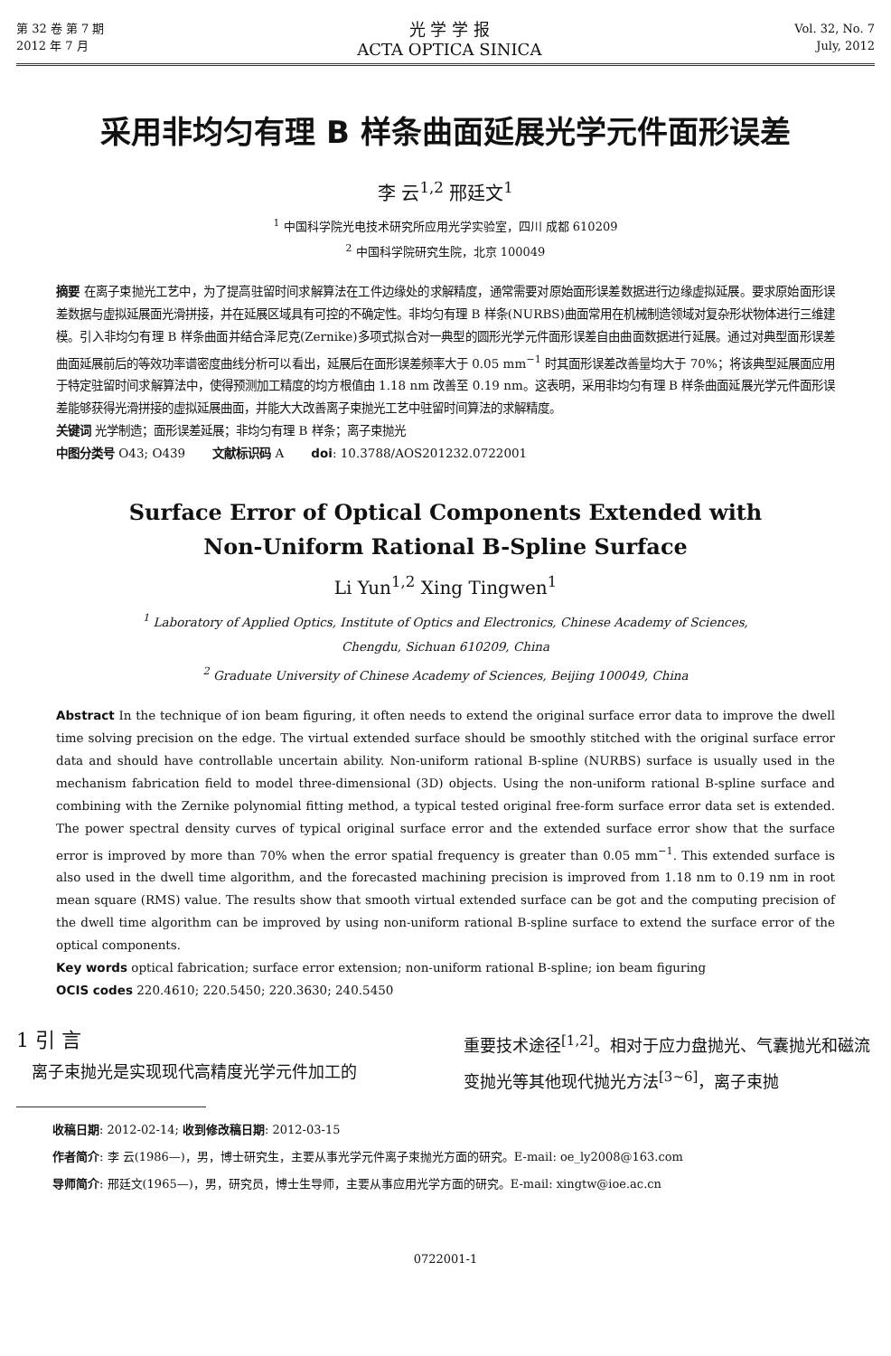第 32 卷 第 7 期
2012 年 7 月
光 学 学 报
ACTA OPTICA SINICA
Vol. 32, No. 7
July, 2012
采用非均匀有理 B 样条曲面延展光学元件面形误差
李 云<sup>1,2</sup> 邢廷文<sup>1</sup>
<sup>1</sup> 中国科学院光电技术研究所应用光学实验室，四川 成都 610209
<sup>2</sup> 中国科学院研究生院，北京 100049
摘要 在离子束抛光工艺中，为了提高驻留时间求解算法在工件边缘处的求解精度，通常需要对原始面形误差数据进行边缘虚拟延展。要求原始面形误差数据与虚拟延展面光滑拼接，并在延展区域具有可控的不确定性。非均匀有理 B 样条(NURBS)曲面常用在机械制造领域对复杂形状物体进行三维建模。引入非均匀有理 B 样条曲面并结合泽尼克(Zernike)多项式拟合对一典型的圆形光学元件面形误差自由曲面数据进行延展。通过对典型面形误差曲面延展前后的等效功率谱密度曲线分析可以看出，延展后在面形误差频率大于 0.05 mm<sup>−1</sup> 时其面形误差改善量均大于 70%；将该典型延展面应用于特定驻留时间求解算法中，使得预测加工精度的均方根值由 1.18 nm 改善至 0.19 nm。这表明，采用非均匀有理 B 样条曲面延展光学元件面形误差能够获得光滑拼接的虚拟延展曲面，并能大大改善离子束抛光工艺中驻留时间算法的求解精度。
关键词 光学制造；面形误差延展；非均匀有理 B 样条；离子束抛光
中图分类号 O43; O439 文献标识码 A doi: 10.3788/AOS201232.0722001
Surface Error of Optical Components Extended with
Non-Uniform Rational B-Spline Surface
Li Yun<sup>1,2</sup> Xing Tingwen<sup>1</sup>
<sup>1</sup> Laboratory of Applied Optics, Institute of Optics and Electronics, Chinese Academy of Sciences,
Chengdu, Sichuan 610209, China
<sup>2</sup> Graduate University of Chinese Academy of Sciences, Beijing 100049, China
Abstract In the technique of ion beam figuring, it often needs to extend the original surface error data to improve the dwell time solving precision on the edge. The virtual extended surface should be smoothly stitched with the original surface error data and should have controllable uncertain ability. Non-uniform rational B-spline (NURBS) surface is usually used in the mechanism fabrication field to model three-dimensional (3D) objects. Using the non-uniform rational B-spline surface and combining with the Zernike polynomial fitting method, a typical tested original free-form surface error data set is extended. The power spectral density curves of typical original surface error and the extended surface error show that the surface error is improved by more than 70% when the error spatial frequency is greater than 0.05 mm<sup>−1</sup>. This extended surface is also used in the dwell time algorithm, and the forecasted machining precision is improved from 1.18 nm to 0.19 nm in root mean square (RMS) value. The results show that smooth virtual extended surface can be got and the computing precision of the dwell time algorithm can be improved by using non-uniform rational B-spline surface to extend the surface error of the optical components.
Key words optical fabrication; surface error extension; non-uniform rational B-spline; ion beam figuring
OCIS codes 220.4610; 220.5450; 220.3630; 240.5450
1 引 言
离子束抛光是实现现代高精度光学元件加工的
重要技术途径<sup>[1,2]</sup>。相对于应力盘抛光、气囊抛光和磁流变抛光等其他现代抛光方法<sup>[3~6]</sup>，离子束抛
收稿日期: 2012-02-14; 收到修改稿日期: 2012-03-15
作者简介: 李 云(1986—)，男，博士研究生，主要从事光学元件离子束抛光方面的研究。E-mail: oe_ly2008@163.com
导师简介: 邢廷文(1965—)，男，研究员，博士生导师，主要从事应用光学方面的研究。E-mail: xingtw@ioe.ac.cn
0722001-1